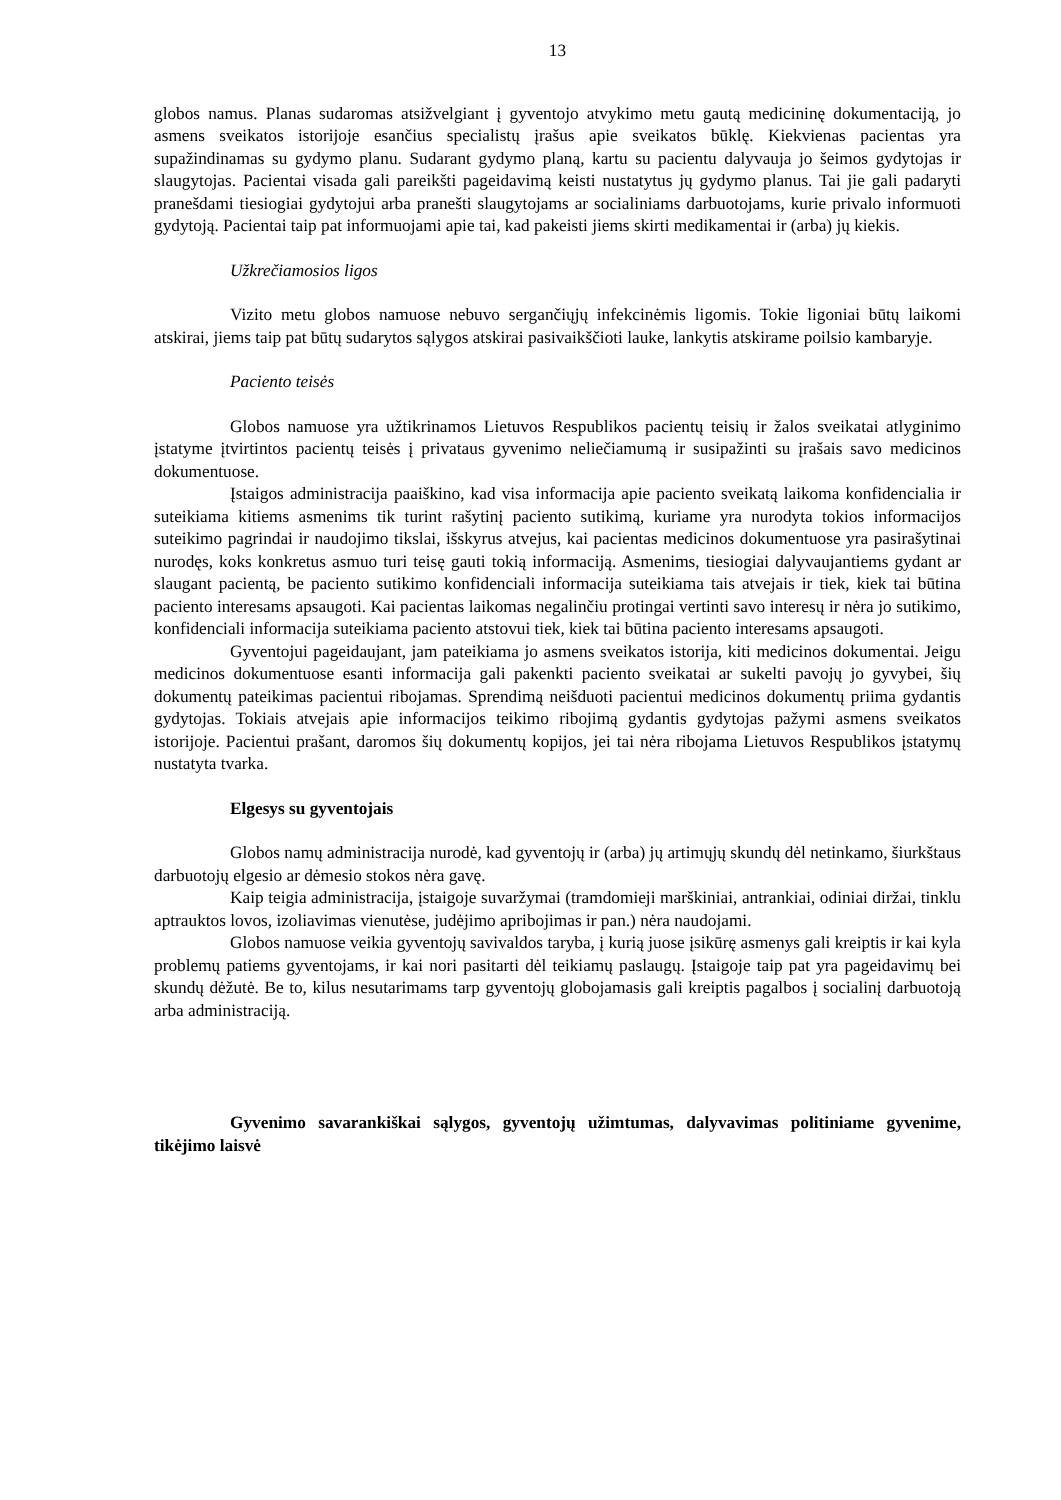13
globos namus. Planas sudaromas atsižvelgiant į gyventojo atvykimo metu gautą medicininę dokumentaciją, jo asmens sveikatos istorijoje esančius specialistų įrašus apie sveikatos būklę. Kiekvienas pacientas yra supažindinamas su gydymo planu. Sudarant gydymo planą, kartu su pacientu dalyvauja jo šeimos gydytojas ir slaugytojas. Pacientai visada gali pareikšti pageidavimą keisti nustatytus jų gydymo planus. Tai jie gali padaryti pranešdami tiesiogiai gydytojui arba pranešti slaugytojams ar socialiniams darbuotojams, kurie privalo informuoti gydytoją. Pacientai taip pat informuojami apie tai, kad pakeisti jiems skirti medikamentai ir (arba) jų kiekis.
Užkrečiamosios ligos
Vizito metu globos namuose nebuvo sergančiųjų infekcinėmis ligomis. Tokie ligoniai būtų laikomi atskirai, jiems taip pat būtų sudarytos sąlygos atskirai pasivaikščioti lauke, lankytis atskirame poilsio kambaryje.
Paciento teisės
Globos namuose yra užtikrinamos Lietuvos Respublikos pacientų teisių ir žalos sveikatai atlyginimo įstatyme įtvirtintos pacientų teisės į privataus gyvenimo neliečiamumą ir susipažinti su įrašais savo medicinos dokumentuose.
Įstaigos administracija paaiškino, kad visa informacija apie paciento sveikatą laikoma konfidencialia ir suteikiama kitiems asmenims tik turint rašytinį paciento sutikimą, kuriame yra nurodyta tokios informacijos suteikimo pagrindai ir naudojimo tikslai, išskyrus atvejus, kai pacientas medicinos dokumentuose yra pasirašytinai nurodęs, koks konkretus asmuo turi teisę gauti tokią informaciją. Asmenims, tiesiogiai dalyvaujantiems gydant ar slaugant pacientą, be paciento sutikimo konfidenciali informacija suteikiama tais atvejais ir tiek, kiek tai būtina paciento interesams apsaugoti. Kai pacientas laikomas negalinčiu protingai vertinti savo interesų ir nėra jo sutikimo, konfidenciali informacija suteikiama paciento atstovui tiek, kiek tai būtina paciento interesams apsaugoti.
Gyventojui pageidaujant, jam pateikiama jo asmens sveikatos istorija, kiti medicinos dokumentai. Jeigu medicinos dokumentuose esanti informacija gali pakenkti paciento sveikatai ar sukelti pavojų jo gyvybei, šių dokumentų pateikimas pacientui ribojamas. Sprendimą neišduoti pacientui medicinos dokumentų priima gydantis gydytojas. Tokiais atvejais apie informacijos teikimo ribojimą gydantis gydytojas pažymi asmens sveikatos istorijoje. Pacientui prašant, daromos šių dokumentų kopijos, jei tai nėra ribojama Lietuvos Respublikos įstatymų nustatyta tvarka.
Elgesys su gyventojais
Globos namų administracija nurodė, kad gyventojų ir (arba) jų artimųjų skundų dėl netinkamo, šiurkštaus darbuotojų elgesio ar dėmesio stokos nėra gavę.
Kaip teigia administracija, įstaigoje suvaržymai (tramdomieji marškiniai, antrankiai, odiniai diržai, tinklu aptrauktos lovos, izoliavimas vienutėse, judėjimo apribojimas ir pan.) nėra naudojami.
Globos namuose veikia gyventojų savivaldos taryba, į kurią juose įsikūrę asmenys gali kreiptis ir kai kyla problemų patiems gyventojams, ir kai nori pasitarti dėl teikiamų paslaugų. Įstaigoje taip pat yra pageidavimų bei skundų dėžutė. Be to, kilus nesutarimams tarp gyventojų globojamasis gali kreiptis pagalbos į socialinį darbuotoją arba administraciją.
Gyvenimo savarankiškai sąlygos, gyventojų užimtumas, dalyvavimas politiniame gyvenime, tikėjimo laisvė